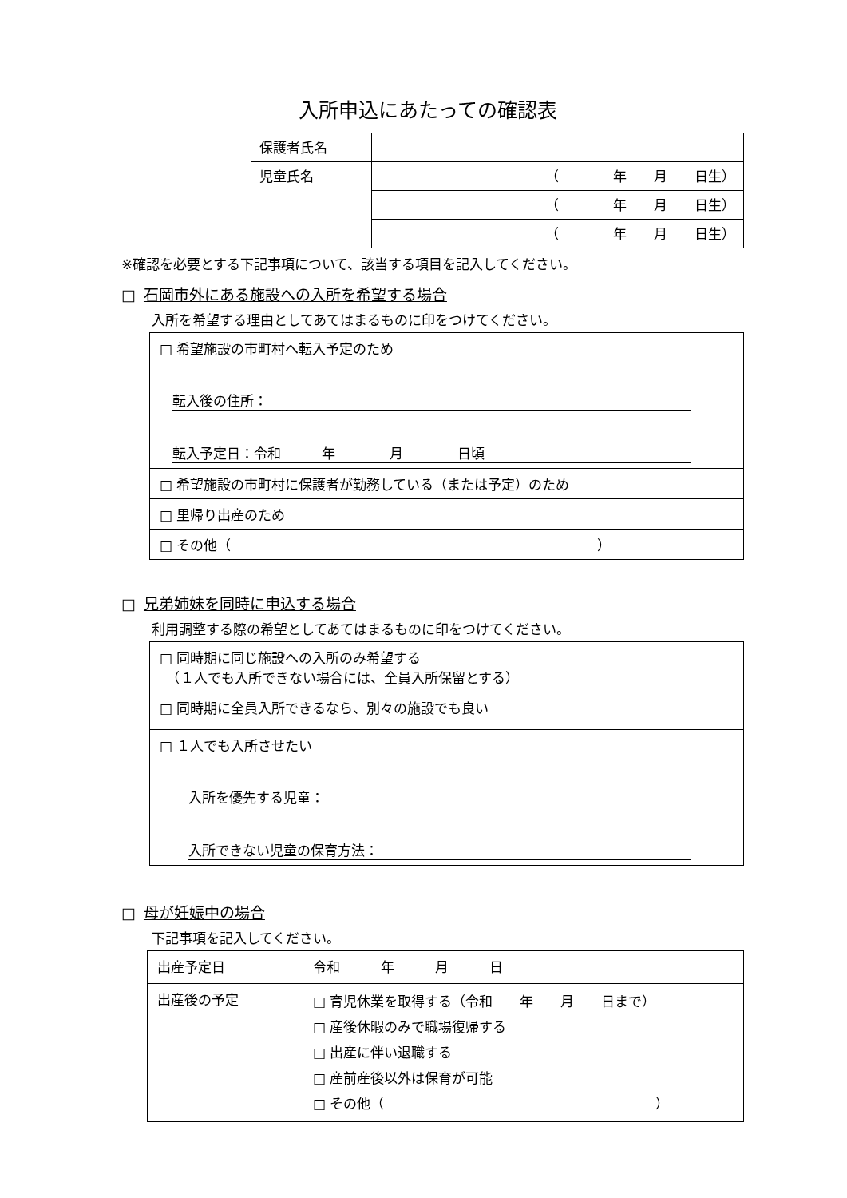入所申込にあたっての確認表
| 保護者氏名 | |
| 児童氏名 | （ 年 月 日生） |
| | （ 年 月 日生） |
| | （ 年 月 日生） |
※確認を必要とする下記事項について、該当する項目を記入してください。
□ 石岡市外にある施設への入所を希望する場合
入所を希望する理由としてあてはまるものに印をつけてください。
| □ 希望施設の市町村へ転入予定のため 転入後の住所： 転入予定日：令和 年 月 日頃 |
| □ 希望施設の市町村に保護者が勤務している（または予定）のため |
| □ 里帰り出産のため |
| □ その他（ ） |
□ 兄弟姉妹を同時に申込する場合
利用調整する際の希望としてあてはまるものに印をつけてください。
| □ 同時期に同じ施設への入所のみ希望する （１人でも入所できない場合には、全員入所保留とする） |
| □ 同時期に全員入所できるなら、別々の施設でも良い |
| □ １人でも入所させたい 入所を優先する児童： 入所できない児童の保育方法： |
□ 母が妊娠中の場合
下記事項を記入してください。
| 出産予定日 | 令和 年 月 日 |
| 出産後の予定 | □ 育児休業を取得する（令和 年 月 日まで） □ 産後休暇のみで職場復帰する □ 出産に伴い退職する □ 産前産後以外は保育が可能 □ その他（ ） |